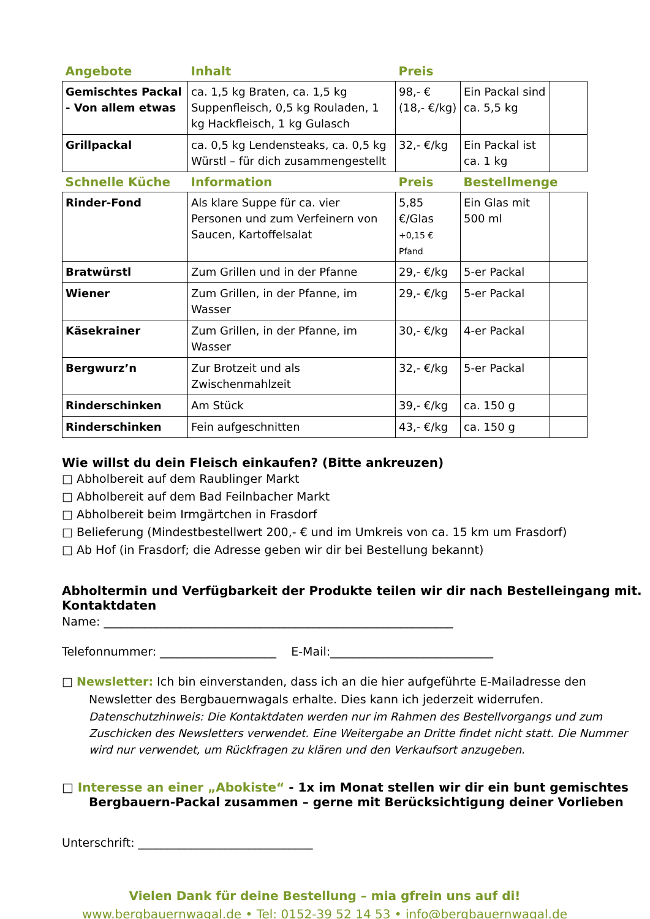| Angebote | Inhalt | Preis | | |
| --- | --- | --- | --- | --- |
| Gemischtes Packal - Von allem etwas | ca. 1,5 kg Braten, ca. 1,5 kg Suppenfleisch, 0,5 kg Rouladen, 1 kg Hackfleisch, 1 kg Gulasch | 98,- € (18,- €/kg) | Ein Packal sind ca. 5,5 kg | |
| Grillpackal | ca. 0,5 kg Lendensteaks, ca. 0,5 kg Würstl – für dich zusammengestellt | 32,- €/kg | Ein Packal ist ca. 1 kg | |
| Schnelle Küche | Information | Preis | Bestellmenge | |
| Rinder-Fond | Als klare Suppe für ca. vier Personen und zum Verfeinern von Saucen, Kartoffelsalat | 5,85 €/Glas +0,15 € Pfand | Ein Glas mit 500 ml | |
| Bratwürstl | Zum Grillen und in der Pfanne | 29,- €/kg | 5-er Packal | |
| Wiener | Zum Grillen, in der Pfanne, im Wasser | 29,- €/kg | 5-er Packal | |
| Käsekrainer | Zum Grillen, in der Pfanne, im Wasser | 30,- €/kg | 4-er Packal | |
| Bergwurz’n | Zur Brotzeit und als Zwischenmahlzeit | 32,- €/kg | 5-er Packal | |
| Rinderschinken | Am Stück | 39,- €/kg | ca. 150 g | |
| Rinderschinken | Fein aufgeschnitten | 43,- €/kg | ca. 150 g | |
Wie willst du dein Fleisch einkaufen? (Bitte ankreuzen)
□ Abholbereit auf dem Raublinger Markt
□ Abholbereit auf dem Bad Feilnbacher Markt
□ Abholbereit beim Irmgärtchen in Frasdorf
□ Belieferung (Mindestbestellwert 200,- € und im Umkreis von ca. 15 km um Frasdorf)
□ Ab Hof (in Frasdorf; die Adresse geben wir dir bei Bestellung bekannt)
Abholtermin und Verfügbarkeit der Produkte teilen wir dir nach Bestelleingang mit.
Kontaktdaten
Name: ____________________________________________________________
Telefonnummer: ____________________ E-Mail:____________________________
□ Newsletter: Ich bin einverstanden, dass ich an die hier aufgeführte E-Mailadresse den
Newsletter des Bergbauernwagals erhalte. Dies kann ich jederzeit widerrufen.
Datenschutzhinweis: Die Kontaktdaten werden nur im Rahmen des Bestellvorgangs und zum Zuschicken des Newsletters verwendet. Eine Weitergabe an Dritte findet nicht statt. Die Nummer wird nur verwendet, um Rückfragen zu klären und den Verkaufsort anzugeben.
□ Interesse an einer „Abokiste“ - 1x im Monat stellen wir dir ein bunt gemischtes
Bergbauern-Packal zusammen – gerne mit Berücksichtigung deiner Vorlieben
Unterschrift: ______________________________
Vielen Dank für deine Bestellung – mia gfrein uns auf di!
www.bergbauernwagal.de • Tel: 0152-39 52 14 53 • info@bergbauernwagal.de